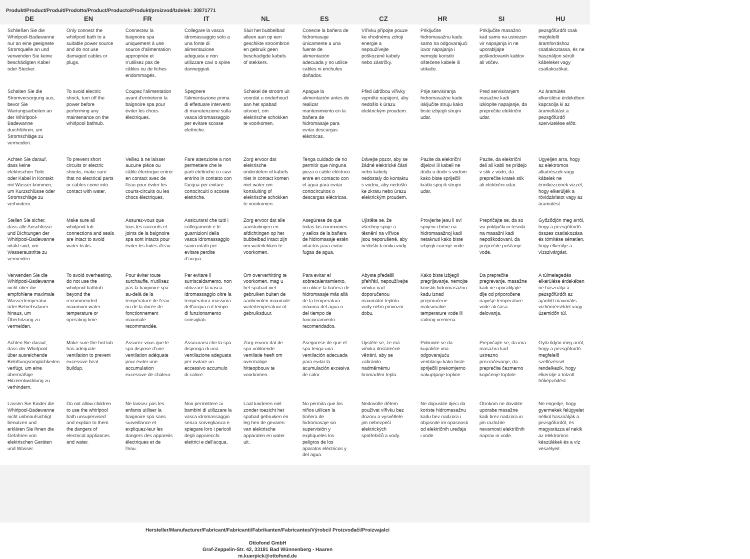Produkt/Product/Produit/Prodotto/Product/Producto/Produkt/proizvod/Izdelek: 30871771
| DE | EN | FR | IT | NL | ES | CZ | HR | SI | HU |
| --- | --- | --- | --- | --- | --- | --- | --- | --- | --- |
| Schließen Sie die Whirlpool-Badewanne nur an eine geeignete Stromquelle an und verwenden Sie keine beschädigten Kabel oder Stecker. | Only connect the whirlpool bath to a suitable power source and do not use damaged cables or plugs. | Connectez la baignoire spa uniquement à une source d'alimentation appropriée et n'utilisez pas de câbles ou de fiches endommagés. | Collegare la vasca idromassaggio solo a una fonte di alimentazione adeguata e non utilizzare cavi o spine danneggiati. | Sluit het bubbelbad alleen aan op een geschikte stroombron en gebruik geen beschadigde kabels of stekkers. | Conecte la bañera de hidromasaje únicamente a una fuente de alimentación adecuada y no utilice cables ni enchufes dañados. | Vířivku připojte pouze ke vhodnému zdroji energie a nepoužívejte poškozené kabely nebo zástrčky. | Priključite hidromasažnu kadu samo na odgovarajući izvor napajanja i nemojte koristiti oštećene kabele ili utikače. | Priključite masažno kad samo na ustrezen vir napajanja in ne uporabljajte poškodovanih kablov ali vtičev. | pezsgőfürdőt csak megfelelő áramforráshoz csatlakoztassa, és ne használjon sérült kábeleket vagy csatlakozókat. |
| Schalten Sie die Stromversorgung aus, bevor Sie Wartungsarbeiten an der Whirlpool-Badewanne durchführen, um Stromschläge zu vermeiden. | To avoid electric shock, turn off the power before performing any maintenance on the whirlpool bathtub. | Coupez l'alimentation avant d'entretenir la baignoire spa pour éviter les chocs électriques. | Spegnere l'alimentazione prima di effettuare interventi di manutenzione sulla vasca idromassaggio per evitare scosse elettriche. | Schakel de stroom uit voordat u onderhoud aan het spabad uitvoert, om elektrische schokken te voorkomen. | Apague la alimentación antes de realizar mantenimiento en la bañera de hidromasaje para evitar descargas eléctricas. | Před údržbou vířivky vypněte napájení, aby nedošlo k úrazu elektrickým proudem. | Prije servisiranja hidromasažne kade isključite struju kako biste izbjegli strujni udar. | Pred servisiranjem masažne kadi izklopite napajanje, da preprečite električni udar. | Az áramütés elkerülése érdekében kapcsolja ki az áramellátást a pezsgőfürdő szervizelése előtt. |
| Achten Sie darauf, dass keine elektrischen Teile oder Kabel in Kontakt mit Wasser kommen, um Kurzschlüsse oder Stromschläge zu verhindern. | To prevent short circuits or electric shocks, make sure that no electrical parts or cables come into contact with water. | Veillez à ne laisser aucune pièce ou câble électrique entrer en contact avec de l'eau pour éviter les courts-circuits ou les chocs électriques. | Fare attenzione a non permettere che le parti elettriche o i cavi entrino in contatto con l'acqua per evitare cortocircuiti o scosse elettriche. | Zorg ervoor dat elektrische onderdelen of kabels niet in contact komen met water om kortsluiting of elektrische schokken te voorkomen. | Tenga cuidado de no permitir que ninguna pieza o cable eléctrico entre en contacto con el agua para evitar cortocircuitos o descargas eléctricas. | Dávejte pozor, aby se žádné elektrické části nebo kabely nedostaly do kontaktu s vodou, aby nedošlo ke zkratu nebo úrazu elektrickým proudem. | Pazite da električni dijelovi ili kabeli ne dođu u dodir s vodom kako biste spriječili kratki spoj ili strujni udar. | Pazite, da električni deli ali kabli ne pridejo v stik z vodo, da preprečite kratek stik ali električni udar. | Ügyeljen arra, hogy az elektromos alkatrészek vagy kábelek ne érintkezzenek vízzel, hogy elkerüljék a rövidzárlatot vagy az áramütést. |
| Stellen Sie sicher, dass alle Anschlüsse und Dichtungen der Whirlpool-Badewanne intakt sind, um Wasseraustritte zu vermeiden. | Make sure all whirlpool tub connections and seals are intact to avoid water leaks. | Assurez-vous que tous les raccords et joints de la baignoire spa sont intacts pour éviter les fuites d'eau. | Assicurarsi che tutti i collegamenti e le guarnizioni della vasca idromassaggio siano intatti per evitare perdite d'acqua. | Zorg ervoor dat alle aansluitingen en afdichtingen op het bubbelbad intact zijn om waterlekken te voorkomen. | Asegúrese de que todas las conexiones y sellos de la bañera de hidromasaje estén intactos para evitar fugas de agua. | Ujistěte se, že všechny spoje a těsnění na vířivce jsou neporušené, aby nedošlo k úniku vody. | Provjerite jesu li svi spojevi i brtve na hidromasažnoj kadi netaknuti kako biste izbjegli curenje vode. | Prepričajte se, da so vsi priključki in tesnila na masažni kadi nepoškodovani, da preprečite puščanje vode. | Győződjön meg arról, hogy a pezsgőfürdő összes csatlakozása és tömítése sértetlen, hogy elkerülje a vízszivárgást. |
| Verwenden Sie die Whirlpool-Badewanne nicht über die empfohlene maximale Wassertemperatur oder Betriebsdauer hinaus, um Überhitzung zu vermeiden. | To avoid overheating, do not use the whirlpool bathtub beyond the recommended maximum water temperature or operating time. | Pour éviter toute surchauffe, n'utilisez pas la baignoire spa au-delà de la température de l'eau ou de la durée de fonctionnement maximale recommandée. | Per evitare il surriscaldamento, non utilizzare la vasca idromassaggio oltre la temperatura massima dell'acqua o il tempo di funzionamento consigliati. | Om oververhitting te voorkomen, mag u het spabad niet gebruiken buiten de aanbevolen maximale watertemperatuur of gebruiksduur. | Para evitar el sobrecalentamiento, no utilice la bañera de hidromasaje más allá de la temperatura máxima del agua o del tiempo de funcionamiento recomendados. | Abyste předešli přehřátí, nepoužívejte vířivku nad doporučenou maximální teplotu vody nebo provozní dobu. | Kako biste izbjegli pregrijavanje, nemojte koristiti hidromasažnu kadu iznad preporučene maksimalne temperature vode ili radnog vremena. | Da preprečite pregrevanje, masažne kadi ne uporabljajte dlje od priporočene najvišje temperature vode ali časa delovanja. | A túlmelegedés elkerülése érdekében ne használja a pezsgőfürdőt az ajánlott maximális vízhőmérséklet vagy üzemidőn túl. |
| Achten Sie darauf, dass der Whirlpool über ausreichende Belüftungsmöglichkeiten verfügt, um eine übermäßige Hitzeentwicklung zu verhindern. | Make sure the hot tub has adequate ventilation to prevent excessive heat buildup. | Assurez-vous que le spa dispose d'une ventilation adéquate pour éviter une accumulation excessive de chaleur. | Assicurarsi che la spa disponga di una ventilazione adeguata per evitare un eccessivo accumulo di calore. | Zorg ervoor dat de spa voldoende ventilatie heeft om overmatige hitteopbouw te voorkomen. | Asegúrese de que el spa tenga una ventilación adecuada para evitar la acumulación excesiva de calor. | Ujistěte se, že má vířivka dostatečné větrání, aby se zabránilo nadměrnému hromadění tepla. | Pobrinite se da kupalište ima odgovarajuću ventilaciju kako biste spriječili prekomjerno nakupljanje topline. | Prepričajte se, da ima masažna kad ustrezno prezračevanje, da preprečite čezmerno kopičenje toplote. | Győződjön meg arról, hogy a pezsgőfürdő megfelelő szellőzéssel rendelkezik, hogy elkerülje a túlzott hőképződést. |
| Lassen Sie Kinder die Whirlpool-Badewanne nicht unbeaufsichtigt benutzen und erklären Sie ihnen die Gefahren von elektrischen Geräten und Wasser. | Do not allow children to use the whirlpool bath unsupervised and explain to them the dangers of electrical appliances and water. | Ne laissez pas les enfants utiliser la baignoire spa sans surveillance et expliquez-leur les dangers des appareils électriques et de l'eau. | Non permettere ai bambini di utilizzare la vasca idromassaggio senza sorveglianza e spiegare loro i pericoli degli apparecchi elettrici e dell'acqua. | Laat kinderen niet zonder toezicht het spabad gebruiken en leg hen de gevaren van elektrische apparaten en water uit. | No permita que los niños utilicen la bañera de hidromasaje sin supervisión y explíqueles los peligros de los aparatos eléctricos y del agua. | Nedovolte dětem používat vířivku bez dozoru a vysvětlete jim nebezpečí elektrických spotřebičů a vody. | Ne dopustite djeci da koriste hidromasažnu kadu bez nadzora i objasnite im opasnosti od električnih uređaja i vode. | Otrokom ne dovolite uporabe masažne kadi brez nadzora in jim razložite nevarnosti električnih naprav in vode. | Ne engedje, hogy gyermekek felügyelet nélkül használják a pezsgőfürdőt, és magyarázza el nekik az elektromos készülékek és a víz veszélyeit. |
Hersteller/Manufacturer/Fabricant/Fabricanti/Fabrikanten/Fabricantes/Výrobci/ Proizvođači/Proizvajalci
Ottofond GmbH
Graf-Zeppelin-Str. 42, 33181 Bad Wünnenberg - Haaren
m.kuerpick@ottofond.de